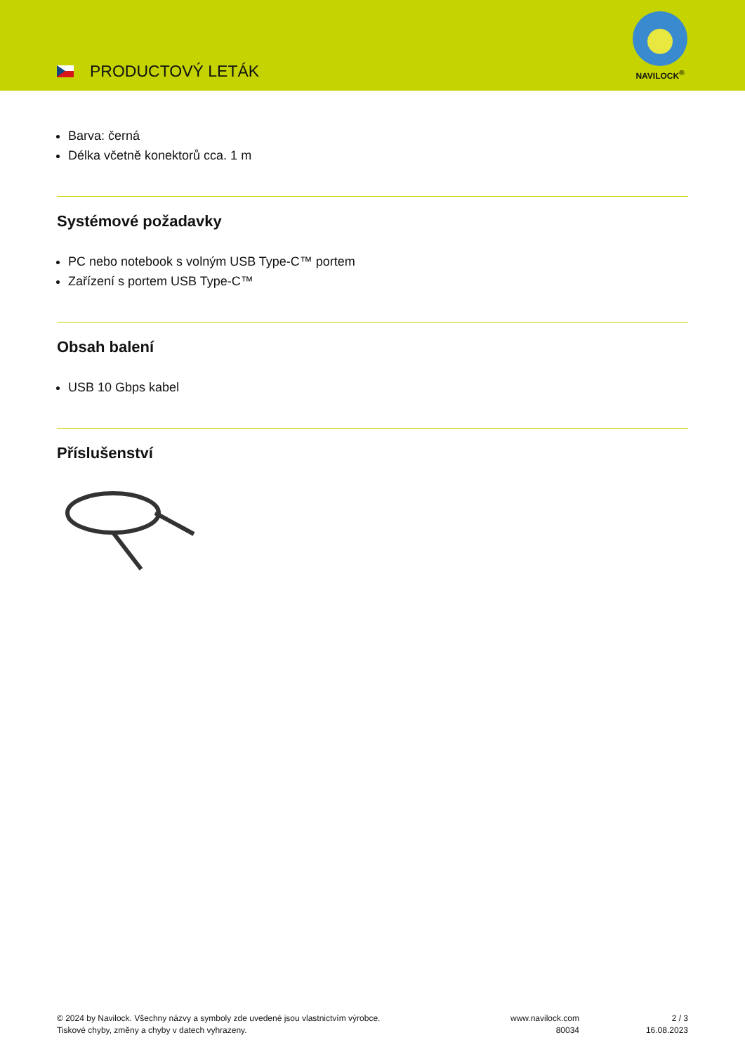PRODUCTOVÝ LETÁK
NAVILOCK<sup>®</sup>
Barva: černá
Délka včetně konektorů cca. 1 m
Systémové požadavky
PC nebo notebook s volným USB Type-C™ portem
Zařízení s portem USB Type-C™
Obsah balení
USB 10 Gbps kabel
Příslušenství
© 2024 by Navilock. Všechny názvy a symboly zde uvedené jsou vlastnictvím výrobce.
Tiskové chyby, změny a chyby v datech vyhrazeny.
www.navilock.com
80034
2 / 3
16.08.2023